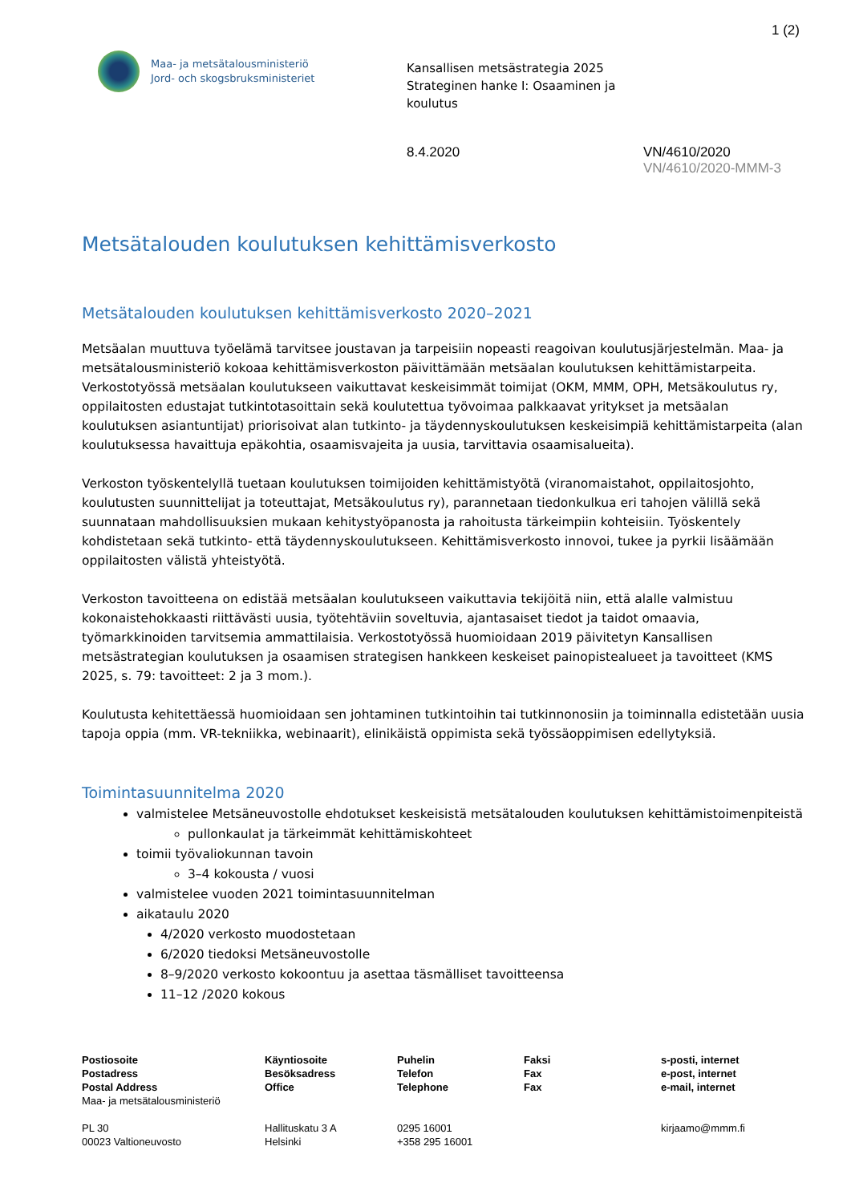1 (2)
Maa- ja metsätalousministeriö
Jord- och skogsbruksministeriet
Kansallisen metsästrategia 2025
Strateginen hanke I: Osaaminen ja
koulutus
8.4.2020 VN/4610/2020
VN/4610/2020-MMM-3
Metsätalouden koulutuksen kehittämisverkosto
Metsätalouden koulutuksen kehittämisverkosto 2020–2021
Metsäalan muuttuva työelämä tarvitsee joustavan ja tarpeisiin nopeasti reagoivan koulutusjärjestelmän. Maa- ja metsätalousministeriö kokoaa kehittämisverkoston päivittämään metsäalan koulutuksen kehittämistarpeita. Verkostotyössä metsäalan koulutukseen vaikuttavat keskeisimmät toimijat (OKM, MMM, OPH, Metsäkoulutus ry, oppilaitosten edustajat tutkintotasoittain sekä koulutettua työvoimaa palkkaavat yritykset ja metsäalan koulutuksen asiantuntijat) priorisoivat alan tutkinto- ja täydennyskoulutuksen keskeisimpiä kehittämistarpeita (alan koulutuksessa havaittuja epäkohtia, osaamisvajeita ja uusia, tarvittavia osaamisalueita).
Verkoston työskentelyllä tuetaan koulutuksen toimijoiden kehittämistyötä (viranomaistahot, oppilaitosjohto, koulutusten suunnittelijat ja toteuttajat, Metsäkoulutus ry), parannetaan tiedonkulkua eri tahojen välillä sekä suunnataan mahdollisuuksien mukaan kehitystyöpanosta ja rahoitusta tärkeimpiin kohteisiin. Työskentely kohdistetaan sekä tutkinto- että täydennyskoulutukseen. Kehittämisverkosto innovoi, tukee ja pyrkii lisäämään oppilaitosten välistä yhteistyötä.
Verkoston tavoitteena on edistää metsäalan koulutukseen vaikuttavia tekijöitä niin, että alalle valmistuu kokonaistehokkaasti riittävästi uusia, työtehtäviin soveltuvia, ajantasaiset tiedot ja taidot omaavia, työmarkkinoiden tarvitsemia ammattilaisia. Verkostotyössä huomioidaan 2019 päivitetyn Kansallisen metsästrategian koulutuksen ja osaamisen strategisen hankkeen keskeiset painopistealueet ja tavoitteet (KMS 2025, s. 79: tavoitteet: 2 ja 3 mom.).
Koulutusta kehitettäessä huomioidaan sen johtaminen tutkintoihin tai tutkinnonosiin ja toiminnalla edistetään uusia tapoja oppia (mm. VR-tekniikka, webinaarit), elinikäistä oppimista sekä työssäoppimisen edellytyksiä.
Toimintasuunnitelma 2020
valmistelee Metsäneuvostolle ehdotukset keskeisistä metsätalouden koulutuksen kehittämistoimenpiteistä
pullonkaulat ja tärkeimmät kehittämiskohteet
toimii työvaliokunnan tavoin
3–4 kokousta / vuosi
valmistelee vuoden 2021 toimintasuunnitelman
aikataulu 2020
4/2020 verkosto muodostetaan
6/2020 tiedoksi Metsäneuvostolle
8–9/2020 verkosto kokoontuu ja asettaa täsmälliset tavoitteensa
11–12 /2020 kokous
Postiosoite
Postadress
Postal Address
Maa- ja metsätalousministeriö
PL 30
00023 Valtioneuvosto
Käyntiosoite
Besöksadress
Office
Hallituskatu 3 A
Helsinki
Puhelin
Telefon
Telephone
0295 16001
+358 295 16001
Faksi
Fax
Fax
s-posti, internet
e-post, internet
e-mail, internet
kirjaamo@mmm.fi